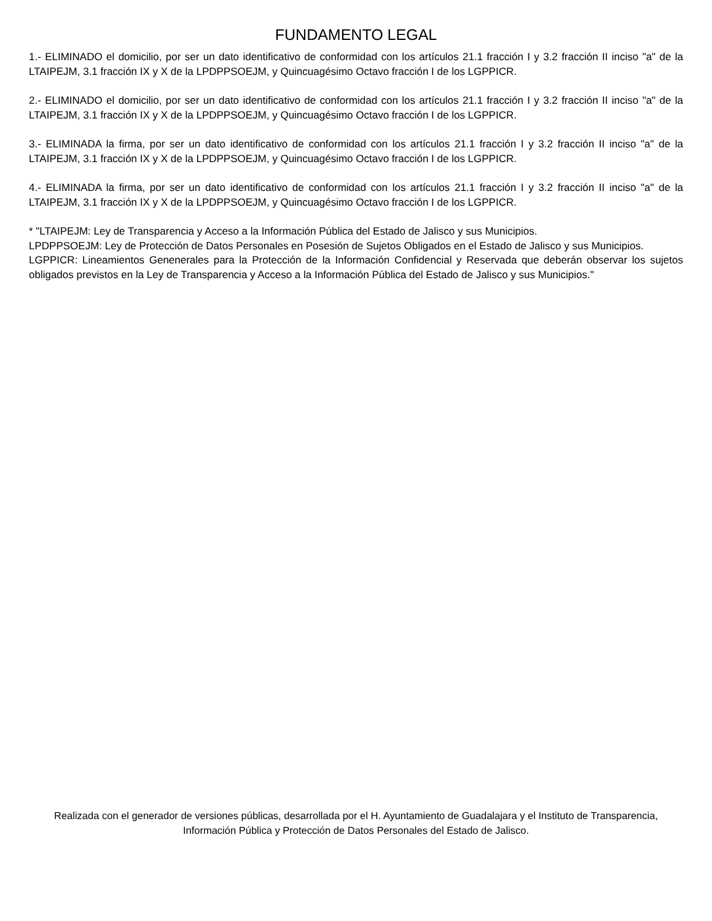FUNDAMENTO LEGAL
1.- ELIMINADO el domicilio, por ser un dato identificativo de conformidad con los artículos 21.1 fracción I y 3.2 fracción II inciso "a" de la LTAIPEJM, 3.1 fracción IX y X de la LPDPPSOEJM, y Quincuagésimo Octavo fracción I de los LGPPICR.
2.- ELIMINADO el domicilio, por ser un dato identificativo de conformidad con los artículos 21.1 fracción I y 3.2 fracción II inciso "a" de la LTAIPEJM, 3.1 fracción IX y X de la LPDPPSOEJM, y Quincuagésimo Octavo fracción I de los LGPPICR.
3.- ELIMINADA la firma, por ser un dato identificativo de conformidad con los artículos 21.1 fracción I y 3.2 fracción II inciso "a" de la LTAIPEJM, 3.1 fracción IX y X de la LPDPPSOEJM, y Quincuagésimo Octavo fracción I de los LGPPICR.
4.- ELIMINADA la firma, por ser un dato identificativo de conformidad con los artículos 21.1 fracción I y 3.2 fracción II inciso "a" de la LTAIPEJM, 3.1 fracción IX y X de la LPDPPSOEJM, y Quincuagésimo Octavo fracción I de los LGPPICR.
* "LTAIPEJM: Ley de Transparencia y Acceso a la Información Pública del Estado de Jalisco y sus Municipios.
LPDPPSOEJM: Ley de Protección de Datos Personales en Posesión de Sujetos Obligados en el Estado de Jalisco y sus Municipios.
LGPPICR: Lineamientos Genenerales para la Protección de la Información Confidencial y Reservada que deberán observar los sujetos obligados previstos en la Ley de Transparencia y Acceso a la Información Pública del Estado de Jalisco y sus Municipios."
Realizada con el generador de versiones públicas, desarrollada por el H. Ayuntamiento de Guadalajara y el Instituto de Transparencia, Información Pública y Protección de Datos Personales del Estado de Jalisco.